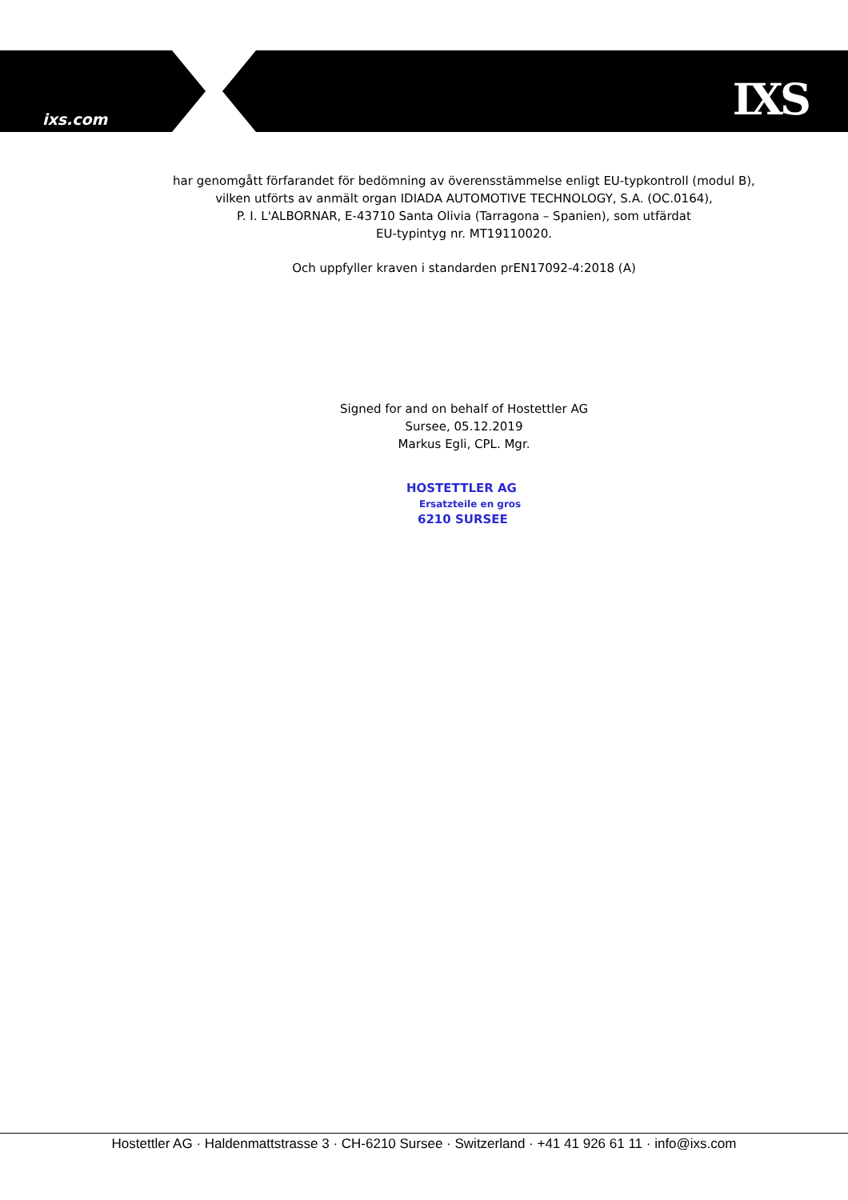ixs.com IXS
har genomgått förfarandet för bedömning av överensstämmelse enligt EU-typkontroll (modul B),
vilken utförts av anmält organ IDIADA AUTOMOTIVE TECHNOLOGY, S.A. (OC.0164),
P. I. L'ALBORNAR, E-43710 Santa Olivia (Tarragona – Spanien), som utfärdat
EU-typintyg nr. MT19110020.
Och uppfyller kraven i standarden prEN17092-4:2018 (A)
Signed for and on behalf of Hostettler AG
Sursee, 05.12.2019
Markus Egli, CPL. Mgr.
HOSTETTLER AG
Ersatzteile en gros
6210 SURSEE
Hostettler AG · Haldenmattstrasse 3 · CH-6210 Sursee · Switzerland · +41 41 926 61 11 · info@ixs.com